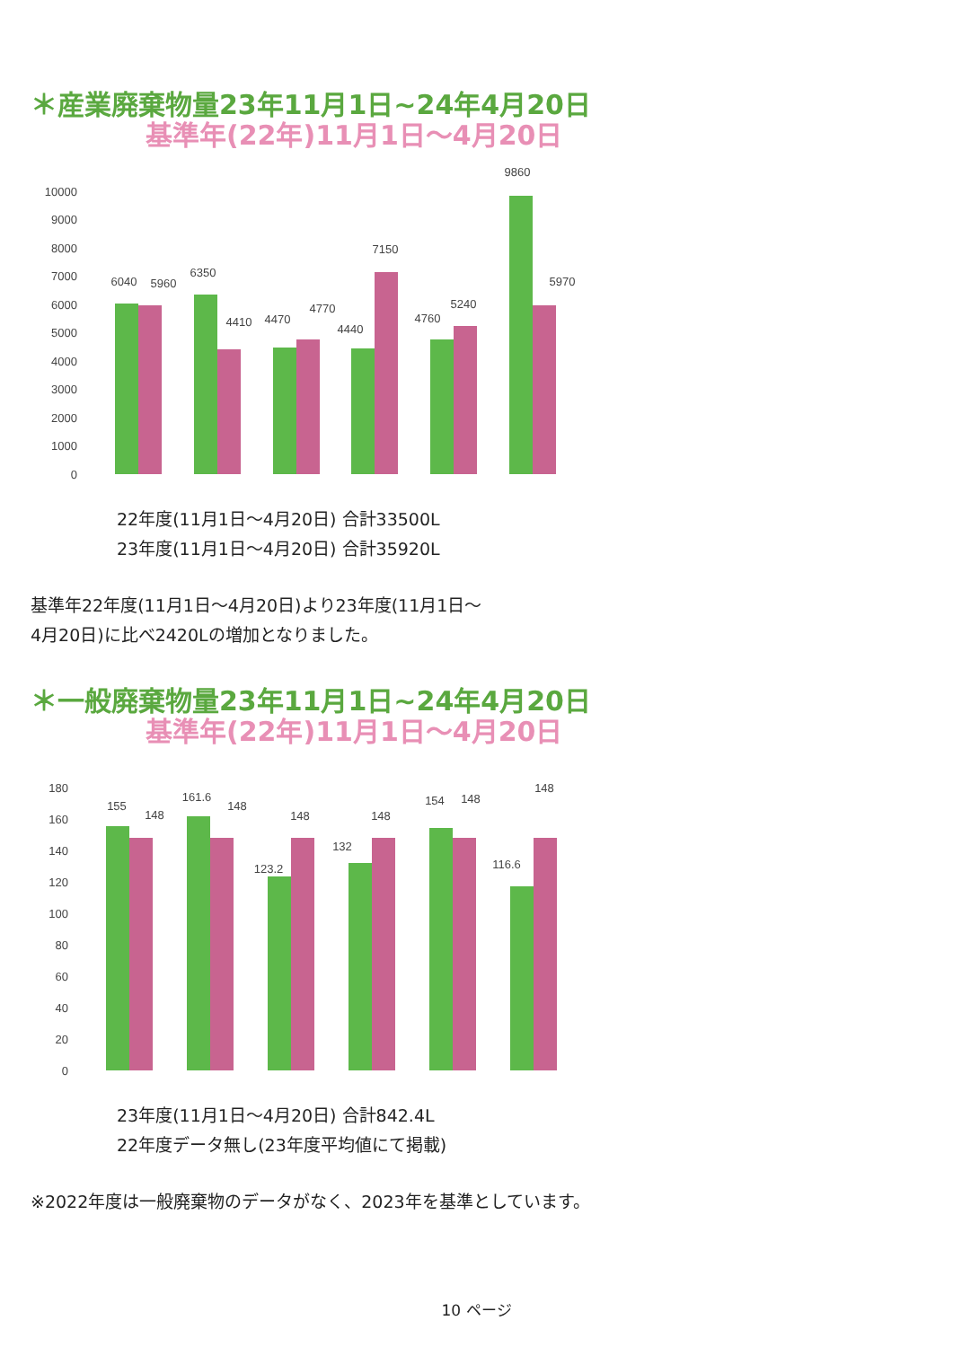＊産業廃棄物量23年11月1日~24年4月20日
基準年(22年)11月1日～4月20日
10000
9000
8000
7000
6000
5000
4000
3000
2000
1000
0
6040
5960
6350
4410
4470
4770
4440
7150
4760
5240
9860
5970
22年度(11月1日～4月20日) 合計33500L
23年度(11月1日～4月20日) 合計35920L
基準年22年度(11月1日～4月20日)より23年度(11月1日～
4月20日)に比べ2420Lの増加となりました。
＊一般廃棄物量23年11月1日~24年4月20日
基準年(22年)11月1日～4月20日
180
160
140
120
100
80
60
40
20
0
155
148
161.6
148
123.2
148
132
148
154
148
116.6
148
23年度(11月1日～4月20日) 合計842.4L
22年度データ無し(23年度平均値にて掲載)
※2022年度は一般廃棄物のデータがなく、2023年を基準としています。
10 ページ